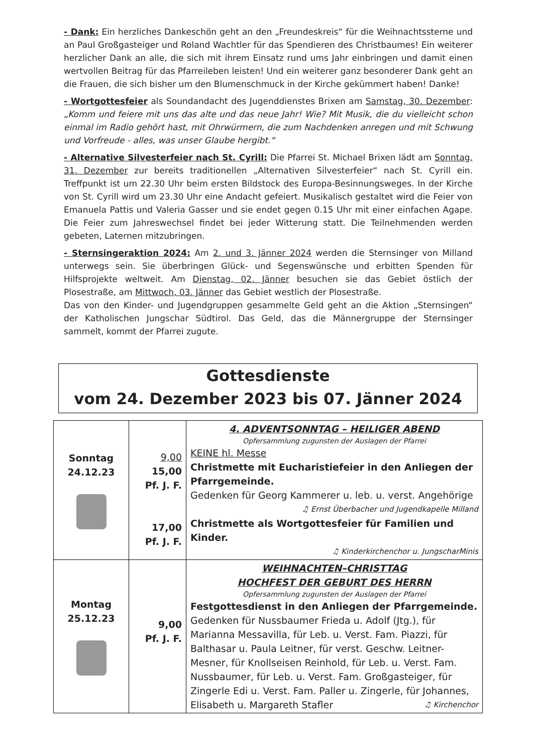- Dank: Ein herzliches Dankeschön geht an den „Freundeskreis“ für die Weihnachtssterne und an Paul Großgasteiger und Roland Wachtler für das Spendieren des Christbaumes! Ein weiterer herzlicher Dank an alle, die sich mit ihrem Einsatz rund ums Jahr einbringen und damit einen wertvollen Beitrag für das Pfarreileben leisten! Und ein weiterer ganz besonderer Dank geht an die Frauen, die sich bisher um den Blumenschmuck in der Kirche gekümmert haben! Danke!
- Wortgottesfeier als Soundandacht des Jugenddienstes Brixen am Samstag, 30. Dezember: „Komm und feiere mit uns das alte und das neue Jahr! Wie? Mit Musik, die du vielleicht schon einmal im Radio gehört hast, mit Ohrwürmern, die zum Nachdenken anregen und mit Schwung und Vorfreude - alles, was unser Glaube hergibt.“
- Alternative Silvesterfeier nach St. Cyrill: Die Pfarrei St. Michael Brixen lädt am Sonntag, 31. Dezember zur bereits traditionellen „Alternativen Silvesterfeier“ nach St. Cyrill ein. Treffpunkt ist um 22.30 Uhr beim ersten Bildstock des Europa-Besinnungsweges. In der Kirche von St. Cyrill wird um 23.30 Uhr eine Andacht gefeiert. Musikalisch gestaltet wird die Feier von Emanuela Pattis und Valeria Gasser und sie endet gegen 0.15 Uhr mit einer einfachen Agape. Die Feier zum Jahreswechsel findet bei jeder Witterung statt. Die Teilnehmenden werden gebeten, Laternen mitzubringen.
- Sternsingeraktion 2024: Am 2. und 3. Jänner 2024 werden die Sternsinger von Milland unterwegs sein. Sie überbringen Glück- und Segenswünsche und erbitten Spenden für Hilfsprojekte weltweit. Am Dienstag, 02. Jänner besuchen sie das Gebiet östlich der Plosestraße, am Mittwoch, 03. Jänner das Gebiet westlich der Plosestraße.
Das von den Kinder- und Jugendgruppen gesammelte Geld geht an die Aktion „Sternsingen“ der Katholischen Jungschar Südtirol. Das Geld, das die Männergruppe der Sternsinger sammelt, kommt der Pfarrei zugute.
Gottesdienste
vom 24. Dezember 2023 bis 07. Jänner 2024
| Sonntag 24.12.23 | 9,00 15,00 Pf. J. F. 17,00 Pf. J. F. | 4. ADVENTSONNTAG – HEILIGER ABEND Opfersammlung zugunsten der Auslagen der Pfarrei KEINE hl. Messe Christmette mit Eucharistiefeier in den Anliegen der Pfarrgemeinde. Gedenken für Georg Kammerer u. leb. u. verst. Angehörige ♫ Ernst Überbacher und Jugendkapelle Milland Christmette als Wortgottesfeier für Familien und Kinder. ♫ Kinderkirchenchor u. JungscharMinis |
| Montag 25.12.23 | 9,00 Pf. J. F. | WEIHNACHTEN–CHRISTTAG HOCHFEST DER GEBURT DES HERRN Opfersammlung zugunsten der Auslagen der Pfarrei Festgottesdienst in den Anliegen der Pfarrgemeinde. Gedenken für Nussbaumer Frieda u. Adolf (Jtg.), für Marianna Messavilla, für Leb. u. Verst. Fam. Piazzi, für Balthasar u. Paula Leitner, für verst. Geschw. Leitner-Mesner, für Knollseisen Reinhold, für Leb. u. Verst. Fam. Nussbaumer, für Leb. u. Verst. Fam. Großgasteiger, für Zingerle Edi u. Verst. Fam. Paller u. Zingerle, für Johannes, Elisabeth u. Margareth Stafler ♫ Kirchenchor |